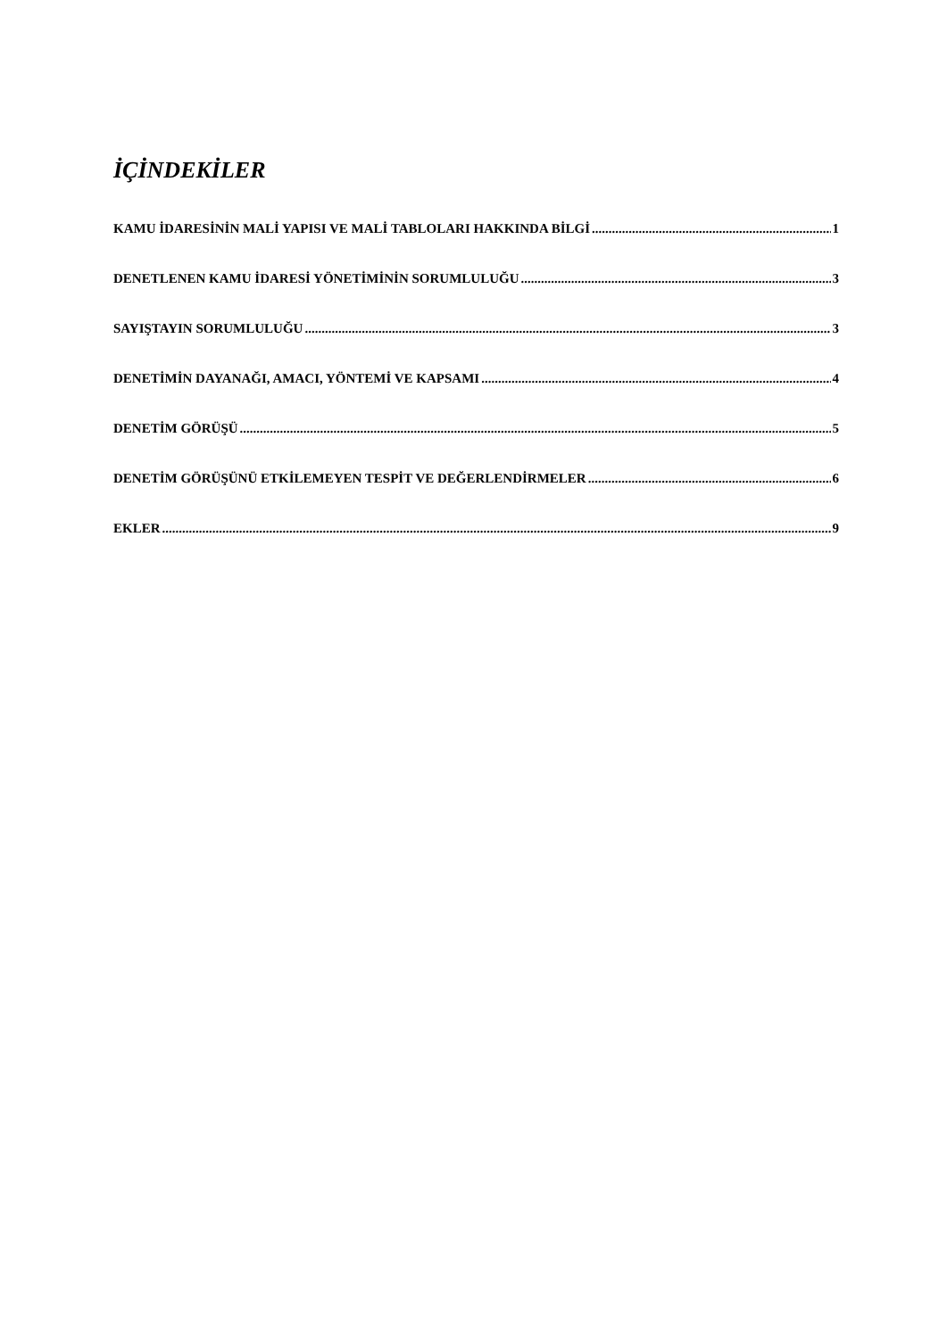İÇİNDEKİLER
KAMU İDARESİNİN MALİ YAPISI VE MALİ TABLOLARI HAKKINDA BİLGİ 1
DENETLENEN KAMU İDARESİ YÖNETİMİNİN SORUMLULUĞU 3
SAYIŞTAYIN SORUMLULUĞU 3
DENETİMİN DAYANAĞI, AMACI, YÖNTEMİ VE KAPSAMI 4
DENETİM GÖRÜŞÜ 5
DENETİM GÖRÜŞÜNÜ ETKİLEMEYEN TESPİT VE DEĞERLENDİRMELER 6
EKLER 9